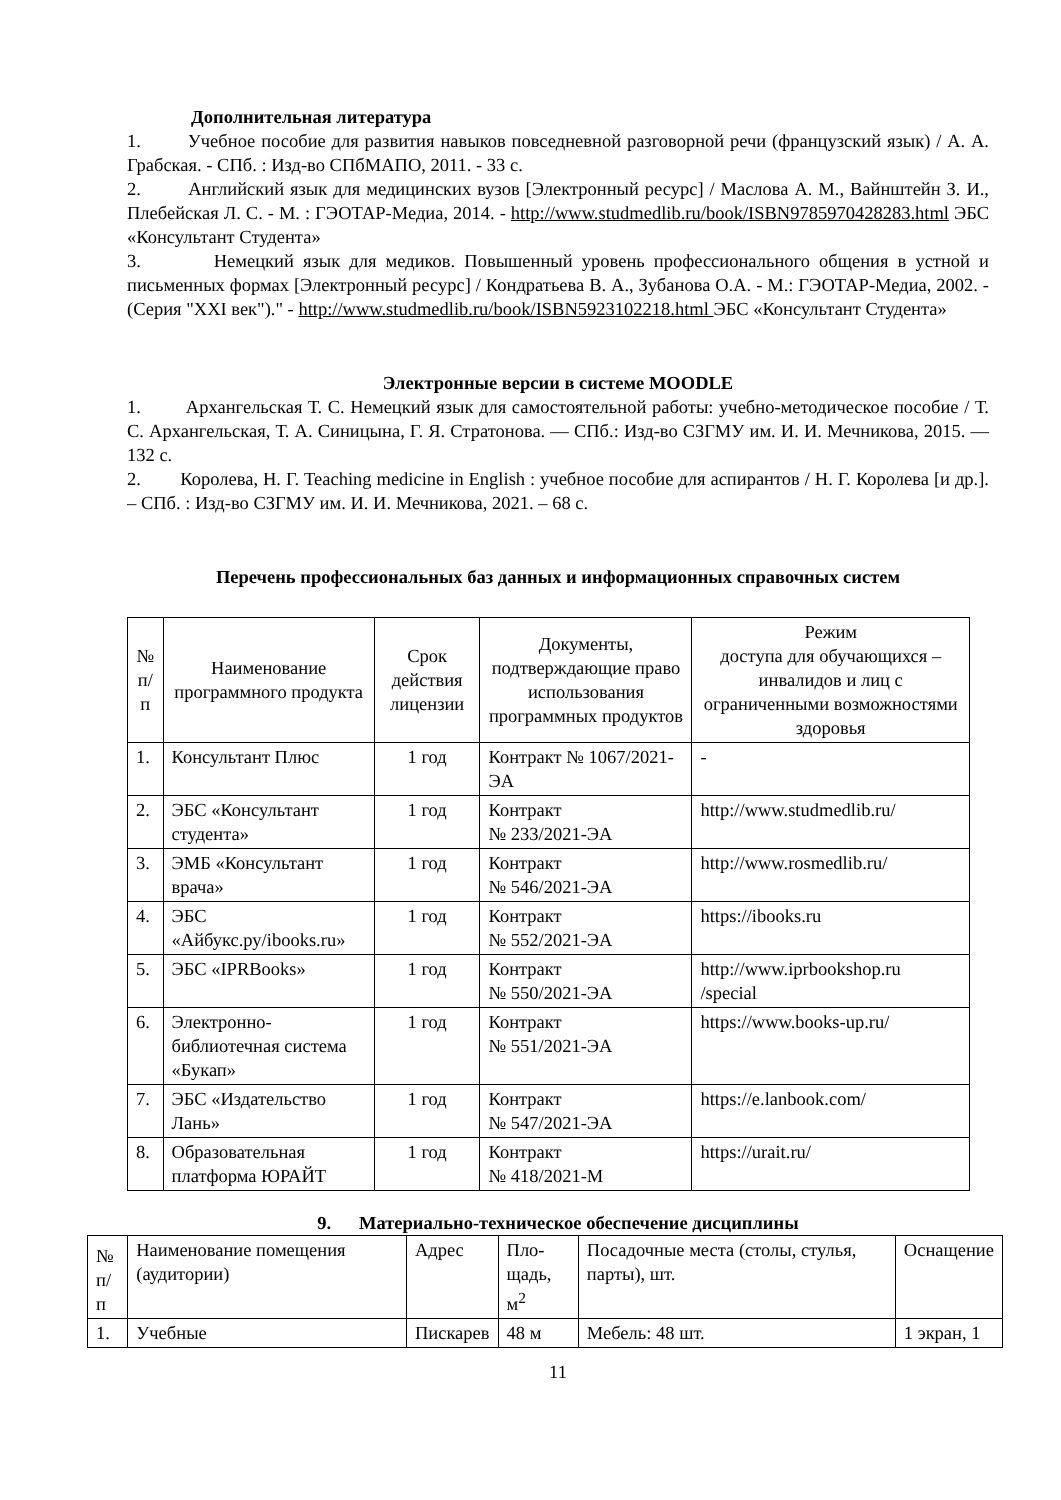Дополнительная литература
1. Учебное пособие для развития навыков повседневной разговорной речи (французский язык) / А. А. Грабская. - СПб. : Изд-во СПбМАПО, 2011. - 33 с.
2. Английский язык для медицинских вузов [Электронный ресурс] / Маслова А. М., Вайнштейн З. И., Плебейская Л. С. - М. : ГЭОТАР-Медиа, 2014. - http://www.studmedlib.ru/book/ISBN9785970428283.html ЭБС «Консультант Студента»
3. Немецкий язык для медиков. Повышенный уровень профессионального общения в устной и письменных формах [Электронный ресурс] / Кондратьева В. А., Зубанова О.А. - М.: ГЭОТАР-Медиа, 2002. - (Серия "XXI век")." - http://www.studmedlib.ru/book/ISBN5923102218.html ЭБС «Консультант Студента»
Электронные версии в системе MOODLE
1. Архангельская Т. С. Немецкий язык для самостоятельной работы: учебно-методическое пособие / Т. С. Архангельская, Т. А. Синицына, Г. Я. Стратонова. — СПб.: Изд-во СЗГМУ им. И. И. Мечникова, 2015. — 132 с.
2. Королева, Н. Г. Teaching medicine in English : учебное пособие для аспирантов / Н. Г. Королева [и др.]. – СПб. : Изд-во СЗГМУ им. И. И. Мечникова, 2021. – 68 с.
Перечень профессиональных баз данных и информационных справочных систем
| № п/п | Наименование программного продукта | Срок действия лицензии | Документы, подтверждающие право использования программных продуктов | Режим доступа для обучающихся – инвалидов и лиц с ограниченными возможностями здоровья |
| --- | --- | --- | --- | --- |
| 1. | Консультант Плюс | 1 год | Контракт № 1067/2021-ЭА | - |
| 2. | ЭБС «Консультант студента» | 1 год | Контракт № 233/2021-ЭА | http://www.studmedlib.ru/ |
| 3. | ЭМБ «Консультант врача» | 1 год | Контракт № 546/2021-ЭА | http://www.rosmedlib.ru/ |
| 4. | ЭБС «Айбукс.ру/ibooks.ru» | 1 год | Контракт № 552/2021-ЭА | https://ibooks.ru |
| 5. | ЭБС «IPRBooks» | 1 год | Контракт № 550/2021-ЭА | http://www.iprbookshop.ru /special |
| 6. | Электронно-библиотечная система «Букап» | 1 год | Контракт № 551/2021-ЭА | https://www.books-up.ru/ |
| 7. | ЭБС «Издательство Лань» | 1 год | Контракт № 547/2021-ЭА | https://e.lanbook.com/ |
| 8. | Образовательная платформа ЮРАЙТ | 1 год | Контракт № 418/2021-М | https://urait.ru/ |
9. Материально-техническое обеспечение дисциплины
| № п/п | Наименование помещения (аудитории) | Адрес | Пло- щадь, м<sup>2</sup> | Посадочные места (столы, стулья, парты), шт. | Оснащение |
| 1. | Учебные | Пискарев | 48 м | Мебель: 48 шт. | 1 экран, 1 |
11